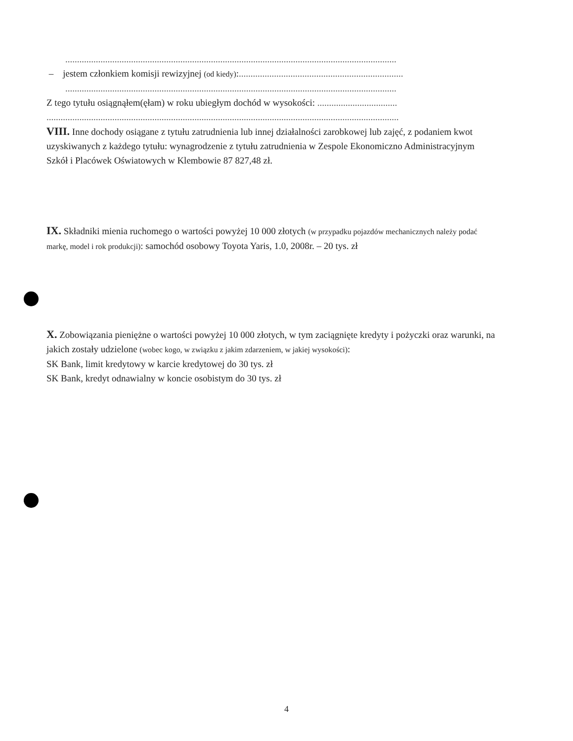.............................................................................................................................................
– jestem członkiem komisji rewizyjnej (od kiedy):......................................................................
.............................................................................................................................................
Z tego tytułu osiągnąłem(ęłam) w roku ubiegłym dochód w wysokości: ..................................
......................................................................................................................................................
VIII. Inne dochody osiągane z tytułu zatrudnienia lub innej działalności zarobkowej lub zajęć, z podaniem kwot uzyskiwanych z każdego tytułu: wynagrodzenie z tytułu zatrudnienia w Zespole Ekonomiczno Administracyjnym Szkół i Placówek Oświatowych w Klembowie 87 827,48 zł.
IX. Składniki mienia ruchomego o wartości powyżej 10 000 złotych (w przypadku pojazdów mechanicznych należy podać markę, model i rok produkcji): samochód osobowy Toyota Yaris, 1.0, 2008r. – 20 tys. zł
X. Zobowiązania pieniężne o wartości powyżej 10 000 złotych, w tym zaciągnięte kredyty i pożyczki oraz warunki, na jakich zostały udzielone (wobec kogo, w związku z jakim zdarzeniem, w jakiej wysokości):
SK Bank, limit kredytowy w karcie kredytowej do 30 tys. zł
SK Bank, kredyt odnawialny w koncie osobistym do 30 tys. zł
4